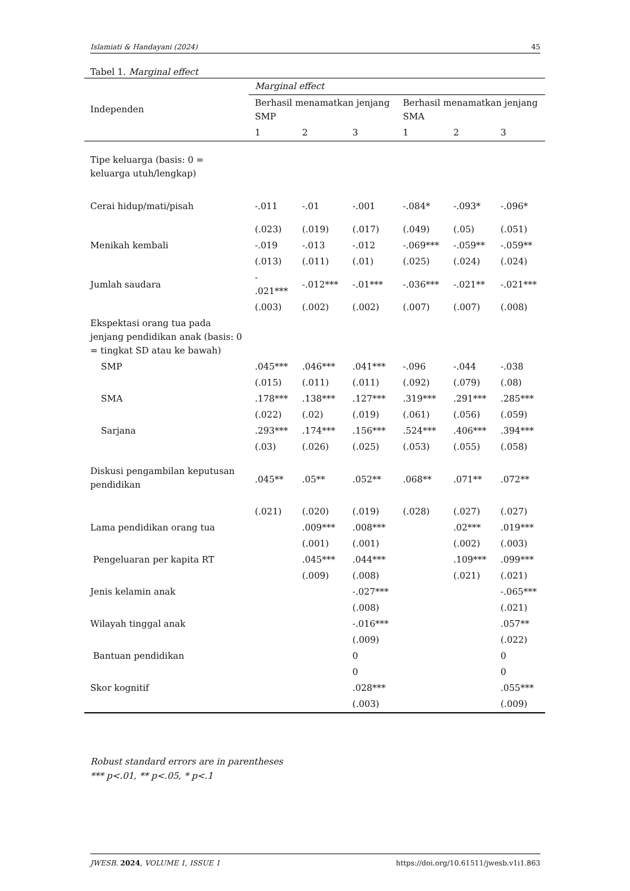Islamiati & Handayani (2024) 45
Tabel 1. Marginal effect
| Independen | Marginal effect | | | | | |
| --- | --- | --- | --- | --- | --- | --- |
| | Berhasil menamatkan jenjang SMP | | | Berhasil menamatkan jenjang SMA | | |
| | 1 | 2 | 3 | 1 | 2 | 3 |
| Tipe keluarga (basis: 0 = keluarga utuh/lengkap) | | | | | | |
| Cerai hidup/mati/pisah | -.011 | -.01 | -.001 | -.084* | -.093* | -.096* |
| | (.023) | (.019) | (.017) | (.049) | (.05) | (.051) |
| Menikah kembali | -.019 | -.013 | -.012 | -.069*** | -.059** | -.059** |
| | (.013) | (.011) | (.01) | (.025) | (.024) | (.024) |
| Jumlah saudara | - .021*** | -.012*** | -.01*** | -.036*** | -.021** | -.021*** |
| | (.003) | (.002) | (.002) | (.007) | (.007) | (.008) |
| Ekspektasi orang tua pada jenjang pendidikan anak (basis: 0 = tingkat SD atau ke bawah) | | | | | | |
| SMP | .045*** | .046*** | .041*** | -.096 | -.044 | -.038 |
| | (.015) | (.011) | (.011) | (.092) | (.079) | (.08) |
| SMA | .178*** | .138*** | .127*** | .319*** | .291*** | .285*** |
| | (.022) | (.02) | (.019) | (.061) | (.056) | (.059) |
| Sarjana | .293*** | .174*** | .156*** | .524*** | .406*** | .394*** |
| | (.03) | (.026) | (.025) | (.053) | (.055) | (.058) |
| Diskusi pengambilan keputusan pendidikan | .045** | .05** | .052** | .068** | .071** | .072** |
| | (.021) | (.020) | (.019) | (.028) | (.027) | (.027) |
| Lama pendidikan orang tua | | .009*** | .008*** | | .02*** | .019*** |
| | | (.001) | (.001) | | (.002) | (.003) |
| Pengeluaran per kapita RT | | .045*** | .044*** | | .109*** | .099*** |
| | | (.009) | (.008) | | (.021) | (.021) |
| Jenis kelamin anak | | | -.027*** | | | -.065*** |
| | | | (.008) | | | (.021) |
| Wilayah tinggal anak | | | -.016*** | | | .057** |
| | | | (.009) | | | (.022) |
| Bantuan pendidikan | | | 0 | | | 0 |
| | | | 0 | | | 0 |
| Skor kognitif | | | .028*** | | | .055*** |
| | | | (.003) | | | (.009) |
Robust standard errors are in parentheses
*** p<.01, ** p<.05, * p<.1
JWESB. 2024, VOLUME 1, ISSUE 1 https://doi.org/10.61511/jwesb.v1i1.863